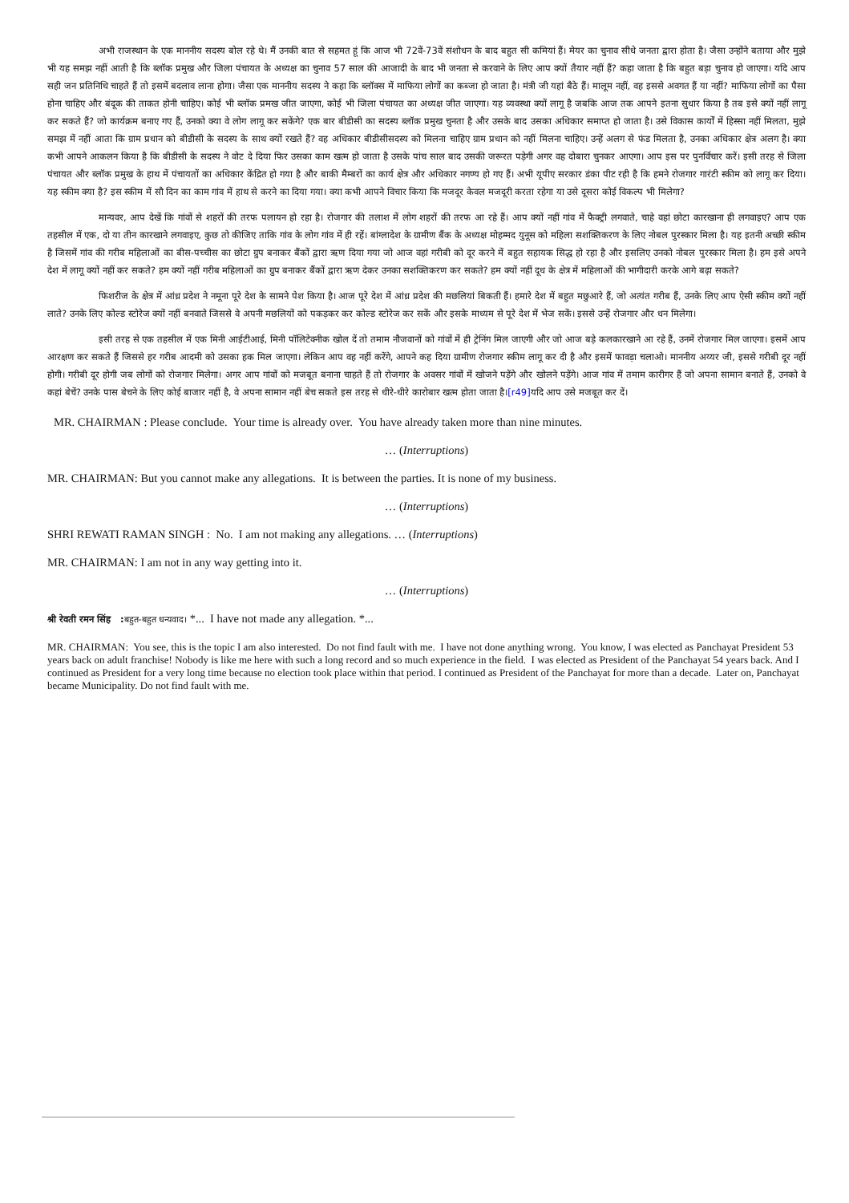अभी राजस्थान के एक माननीय सदस्य बोल रहे थे। मैं उनकी बात से सहमत हूं कि आज भी 72वें-73वें संशोधन के बाद बहुत सी कमियां हैं। मेयर का चुनाव सीधे जनता द्वारा होता है। जैसा उन्होंने बताया और मुझे भी यह समझ नहीं आती है कि ब्लॉक प्रमुख और जिला पंचायत के अध्यक्ष का चुनाव 57 साल की आजादी के बाद भी जनता से करवाने के लिए आप क्यों तैयार नहीं हैं? कहा जाता है कि बहुत बड़ा चुनाव हो जाएगा। यदि आप सही जन प्रतिनिधि चाहते हैं तो इसमें बदलाव लाना होगा। जैसा एक माननीय सदस्य ने कहा कि ब्लॉक्स में माफिया लोगों का कब्जा हो जाता है। मंत्री जी यहां बैठे हैं। मालूम नहीं, वह इससे अवगत हैं या नहीं? माफिया लोगों का पैसा होना चाहिए और बंदूक की ताकत होनी चाहिए। कोई भी ब्लॉक प्रमख जीत जाएगा, कोई भी जिला पंचायत का अध्यक्ष जीत जाएगा। यह व्यवस्था क्यों लागू है जबकि आज तक आपने इतना सुधार किया है तब इसे क्यों नहीं लागू कर सकते हैं? जो कार्यक्रम बनाए गए हैं, उनको क्या वे लोग लागू कर सकेंगे? एक बार बीडीसी का सदस्य ब्लॉक प्रमुख चुनता है और उसके बाद उसका अधिकार समाप्त हो जाता है। उसे विकास कार्यों में हिस्सा नहीं मिलता, मुझे समझ में नहीं आता कि ग्राम प्रधान को बीडीसी के सदस्य के साथ क्यों रखते हैं? वह अधिकार बीडीसीसदस्य को मिलना चाहिए ग्राम प्रधान को नहीं मिलना चाहिए। उन्हें अलग से फंड मिलता है, उनका अधिकार क्षेत्र अलग है। क्या कभी आपने आकलन किया है कि बीडीसी के सदस्य ने वोट दे दिया फिर उसका काम खत्म हो जाता है उसके पांच साल बाद उसकी जरूरत पड़ेगी अगर वह दोबारा चुनकर आएगा। आप इस पर पुनर्विचार करें। इसी तरह से जिला पंचायत और ब्लॉक प्रमुख के हाथ में पंचायतों का अधिकार केंद्रित हो गया है और बाकी मैम्बरों का कार्य क्षेत्र और अधिकार नगण्य हो गए हैं। अभी यूपीए सरकार डंका पीट रही है कि हमने रोजगार गारंटी स्कीम को लागू कर दिया। यह स्कीम क्या है? इस स्कीम में सौ दिन का काम गांव में हाथ से करने का दिया गया। क्या कभी आपने विचार किया कि मजदूर केवल मजदूरी करता रहेगा या उसे दूसरा कोई विकल्प भी मिलेगा?
मान्यवर, आप देखें कि गांवों से शहरों की तरफ पलायन हो रहा है। रोजगार की तलाश में लोग शहरों की तरफ आ रहे हैं। आप क्यों नहीं गांव में फैक्ट्री लगवाते, चाहे वहां छोटा कारखाना ही लगवाइए? आप एक तहसील में एक, दो या तीन कारखाने लगवाइए, कुछ तो कीजिए ताकि गांव के लोग गांव में ही रहें। बांग्लादेश के ग्रामीण बैंक के अध्यक्ष मोहम्मद युनूस को महिला सशक्तिकरण के लिए नोबल पुरस्कार मिला है। यह इतनी अच्छी स्कीम है जिसमें गांव की गरीब महिलाओं का बीस-पच्चीस का छोटा ग्रुप बनाकर बैंकों द्वारा ऋण दिया गया जो आज वहां गरीबी को दूर करने में बहुत सहायक सिद्ध हो रहा है और इसलिए उनको नोबल पुरस्कार मिला है। हम इसे अपने देश में लागू क्यों नहीं कर सकते? हम क्यों नहीं गरीब महिलाओं का ग्रुप बनाकर बैंकों द्वारा ऋण देकर उनका सशक्तिकरण कर सकते? हम क्यों नहीं दूध के क्षेत्र में महिलाओं की भागीदारी करके आगे बढ़ा सकते?
फिशरीज के क्षेत्र में आंध्र प्रदेश ने नमूना पूरे देश के सामने पेश किया है। आज पूरे देश में आंध्र प्रदेश की मछलियां बिकती हैं। हमारे देश में बहुत मछुआरे हैं, जो अत्यंत गरीब हैं, उनके लिए आप ऐसी स्कीम क्यों नहीं लाते? उनके लिए कोल्ड स्टोरेज क्यों नहीं बनवाते जिससे वे अपनी मछलियों को पकड़कर कर कोल्ड स्टोरेज कर सकें और इसके माध्यम से पूरे देश में भेज सकें। इससे उन्हें रोजगार और धन मिलेगा।
इसी तरह से एक तहसील में एक मिनी आईटीआई, मिनी पॉलिटेक्नीक खोल दें तो तमाम नौजवानों को गांवों में ही ट्रेनिंग मिल जाएगी और जो आज बड़े कलकारखाने आ रहे हैं, उनमें रोजगार मिल जाएगा। इसमें आप आरक्षण कर सकते हैं जिससे हर गरीब आदमी को उसका हक मिल जाएगा। लेकिन आप वह नहीं करेंगे, आपने कह दिया ग्रामीण रोजगार स्कीम लागू कर दी है और इसमें फावड़ा चलाओ। माननीय अय्यर जी, इससे गरीबी दूर नहीं होगी। गरीबी दूर होगी जब लोगों को रोजगार मिलेगा। अगर आप गांवों को मजबूत बनाना चाहते हैं तो रोजगार के अवसर गांवों में खोजने पड़ेंगे और खोलने पड़ेंगे। आज गांव में तमाम कारीगर हैं जो अपना सामान बनाते हैं, उनको वे कहां बेचें? उनके पास बेचने के लिए कोई बाजार नहीं है, वे अपना सामान नहीं बेच सकते इस तरह से धीरे-धीरे कारोबार खत्म होता जाता है।[r49] यदि आप उसे मजबूत कर दें।
MR. CHAIRMAN : Please conclude. Your time is already over. You have already taken more than nine minutes.
… (Interruptions)
MR. CHAIRMAN: But you cannot make any allegations. It is between the parties. It is none of my business.
… (Interruptions)
SHRI REWATI RAMAN SINGH : No. I am not making any allegations. … (Interruptions)
MR. CHAIRMAN: I am not in any way getting into it.
… (Interruptions)
श्री रेवती रमन सिंह : बहुत-बहुत धन्यवाद। *... I have not made any allegation. *...
MR. CHAIRMAN: You see, this is the topic I am also interested. Do not find fault with me. I have not done anything wrong. You know, I was elected as Panchayat President 53 years back on adult franchise! Nobody is like me here with such a long record and so much experience in the field. I was elected as President of the Panchayat 54 years back. And I continued as President for a very long time because no election took place within that period. I continued as President of the Panchayat for more than a decade. Later on, Panchayat became Municipality. Do not find fault with me.